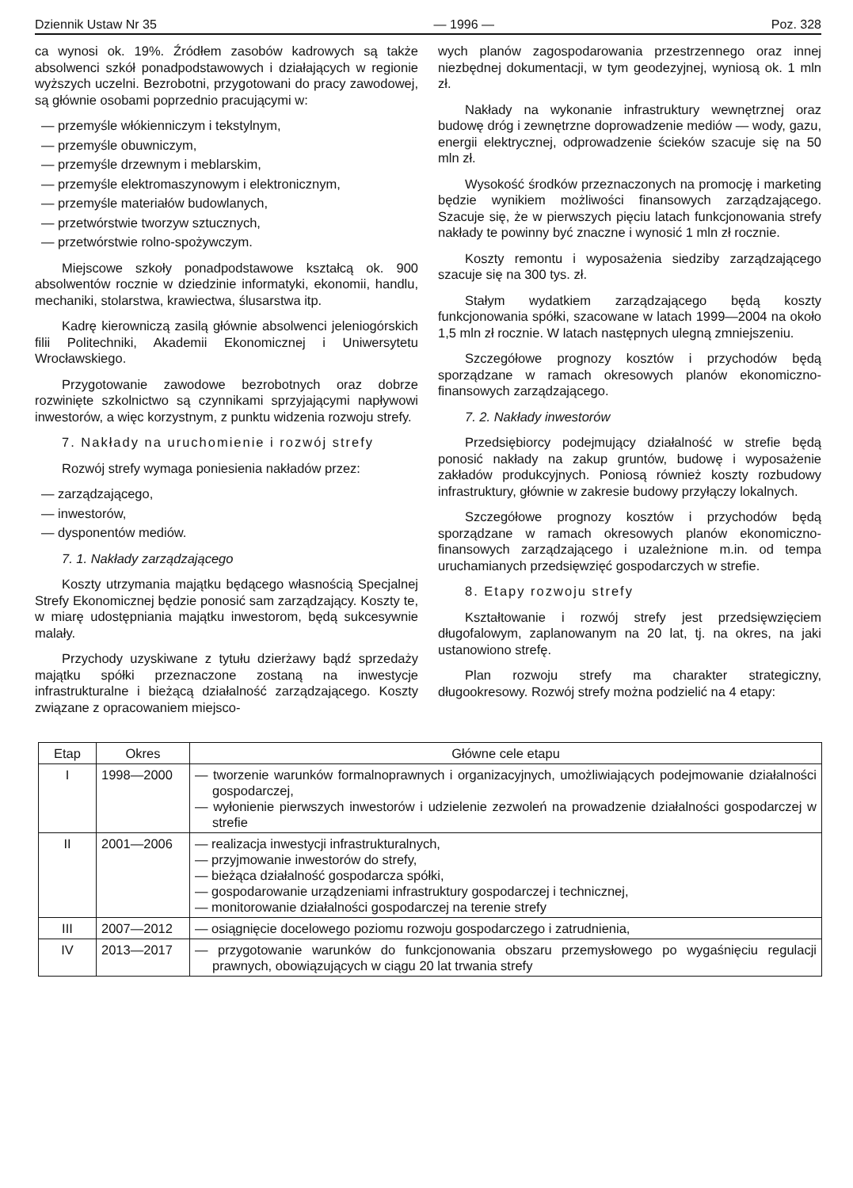Dziennik Ustaw Nr 35 — 1996 — Poz. 328
ca wynosi ok. 19%. Źródłem zasobów kadrowych są także absolwenci szkół ponadpodstawowych i działających w regionie wyższych uczelni. Bezrobotni, przygotowani do pracy zawodowej, są głównie osobami poprzednio pracującymi w:
— przemyśle włókienniczym i tekstylnym,
— przemyśle obuwniczym,
— przemyśle drzewnym i meblarskim,
— przemyśle elektromaszynowym i elektronicznym,
— przemyśle materiałów budowlanych,
— przetwórstwie tworzyw sztucznych,
— przetwórstwie rolno-spożywczym.
Miejscowe szkoły ponadpodstawowe kształcą ok. 900 absolwentów rocznie w dziedzinie informatyki, ekonomii, handlu, mechaniki, stolarstwa, krawiectwa, ślusarstwa itp.
Kadrę kierowniczą zasilą głównie absolwenci jeleniogórskich filii Politechniki, Akademii Ekonomicznej i Uniwersytetu Wrocławskiego.
Przygotowanie zawodowe bezrobotnych oraz dobrze rozwinięte szkolnictwo są czynnikami sprzyjającymi napływowi inwestorów, a więc korzystnym, z punktu widzenia rozwoju strefy.
7. Nakłady na uruchomienie i rozwój strefy
Rozwój strefy wymaga poniesienia nakładów przez:
— zarządzającego,
— inwestorów,
— dysponentów mediów.
7. 1. Nakłady zarządzającego
Koszty utrzymania majątku będącego własnością Specjalnej Strefy Ekonomicznej będzie ponosić sam zarządzający. Koszty te, w miarę udostępniania majątku inwestorom, będą sukcesywnie malały.
Przychody uzyskiwane z tytułu dzierżawy bądź sprzedaży majątku spółki przeznaczone zostaną na inwestycje infrastrukturalne i bieżącą działalność zarządzającego. Koszty związane z opracowaniem miejsco-
wych planów zagospodarowania przestrzennego oraz innej niezbędnej dokumentacji, w tym geodezyjnej, wyniosą ok. 1 mln zł.
Nakłady na wykonanie infrastruktury wewnętrznej oraz budowę dróg i zewnętrzne doprowadzenie mediów — wody, gazu, energii elektrycznej, odprowadzenie ścieków szacuje się na 50 mln zł.
Wysokość środków przeznaczonych na promocję i marketing będzie wynikiem możliwości finansowych zarządzającego. Szacuje się, że w pierwszych pięciu latach funkcjonowania strefy nakłady te powinny być znaczne i wynosić 1 mln zł rocznie.
Koszty remontu i wyposażenia siedziby zarządzającego szacuje się na 300 tys. zł.
Stałym wydatkiem zarządzającego będą koszty funkcjonowania spółki, szacowane w latach 1999—2004 na około 1,5 mln zł rocznie. W latach następnych ulegną zmniejszeniu.
Szczegółowe prognozy kosztów i przychodów będą sporządzane w ramach okresowych planów ekonomiczno-finansowych zarządzającego.
7. 2. Nakłady inwestorów
Przedsiębiorcy podejmujący działalność w strefie będą ponosić nakłady na zakup gruntów, budowę i wyposażenie zakładów produkcyjnych. Poniosą również koszty rozbudowy infrastruktury, głównie w zakresie budowy przyłączy lokalnych.
Szczegółowe prognozy kosztów i przychodów będą sporządzane w ramach okresowych planów ekonomiczno-finansowych zarządzającego i uzależnione m.in. od tempa uruchamianych przedsięwzięć gospodarczych w strefie.
8. Etapy rozwoju strefy
Kształtowanie i rozwój strefy jest przedsięwzięciem długofalowym, zaplanowanym na 20 lat, tj. na okres, na jaki ustanowiono strefę.
Plan rozwoju strefy ma charakter strategiczny, długookresowy. Rozwój strefy można podzielić na 4 etapy:
| Etap | Okres | Główne cele etapu |
| --- | --- | --- |
| I | 1998—2000 | — tworzenie warunków formalnoprawnych i organizacyjnych, umożliwiających podejmowanie działalności gospodarczej, — wyłonienie pierwszych inwestorów i udzielenie zezwoleń na prowadzenie działalności gospodarczej w strefie |
| II | 2001—2006 | — realizacja inwestycji infrastrukturalnych, — przyjmowanie inwestorów do strefy, — bieżąca działalność gospodarcza spółki, — gospodarowanie urządzeniami infrastruktury gospodarczej i technicznej, — monitorowanie działalności gospodarczej na terenie strefy |
| III | 2007—2012 | — osiągnięcie docelowego poziomu rozwoju gospodarczego i zatrudnienia, |
| IV | 2013—2017 | — przygotowanie warunków do funkcjonowania obszaru przemysłowego po wygaśnięciu regulacji prawnych, obowiązujących w ciągu 20 lat trwania strefy |